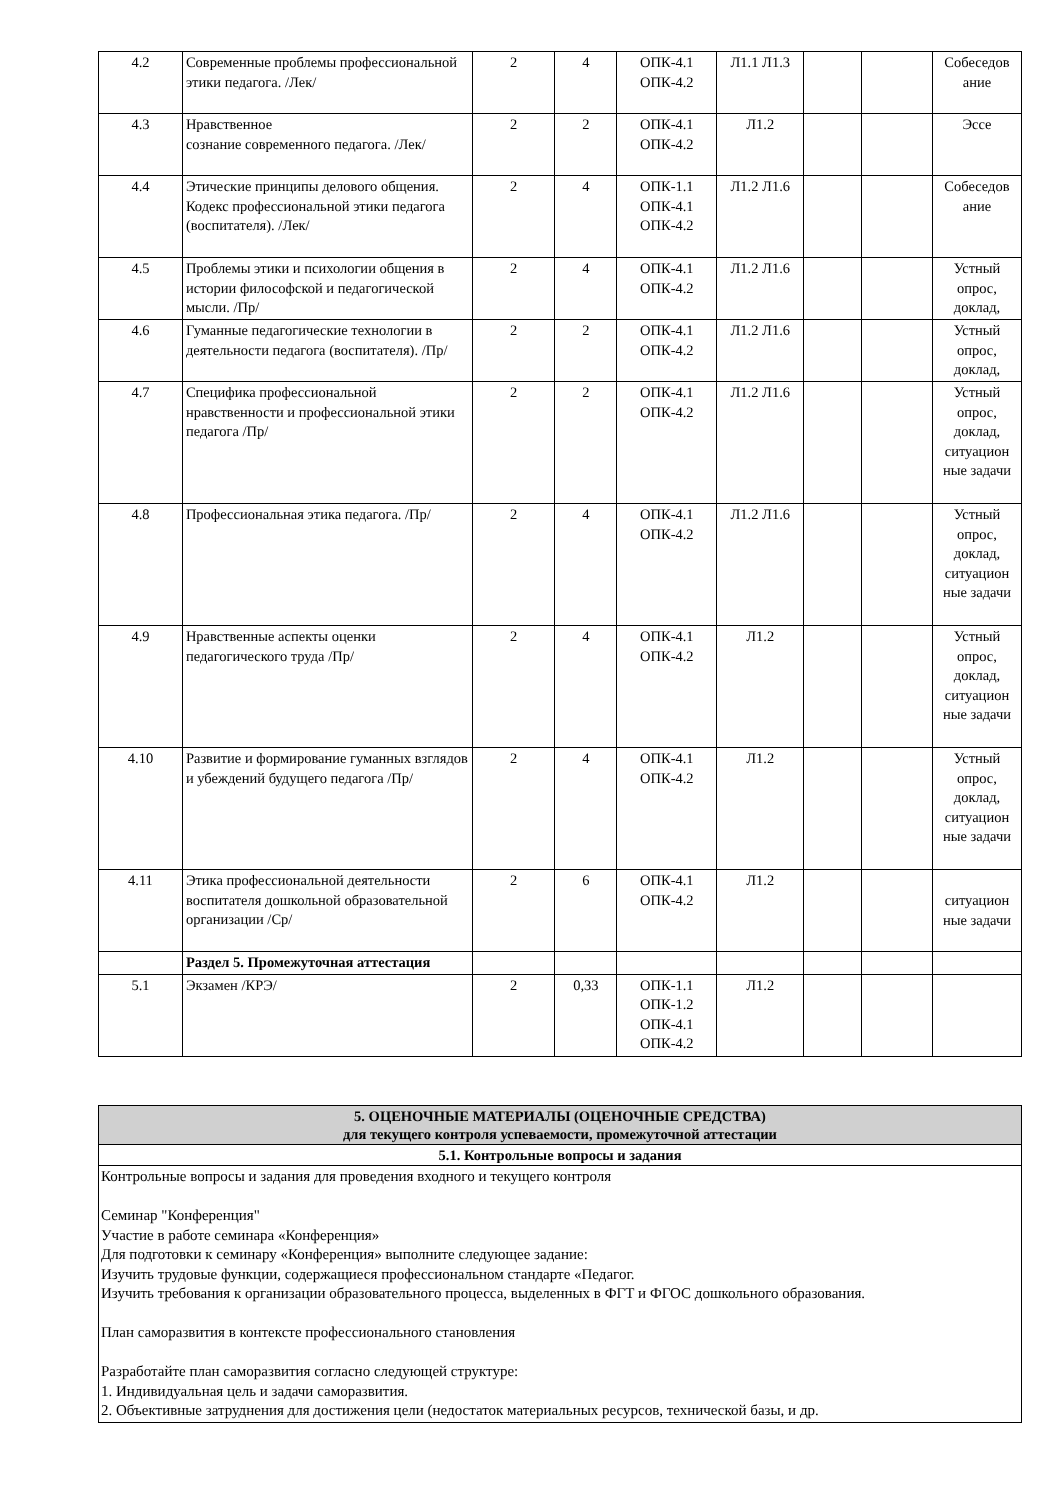| 4.2 | Современные проблемы профессиональной этики педагога. /Лек/ | 2 | 4 | ОПК-4.1 ОПК-4.2 | Л1.1 Л1.3 | | | Собеседов ание |
| 4.3 | Нравственное сознание современного педагога. /Лек/ | 2 | 2 | ОПК-4.1 ОПК-4.2 | Л1.2 | | | Эссе |
| 4.4 | Этические принципы делового общения. Кодекс профессиональной этики педагога (воспитателя). /Лек/ | 2 | 4 | ОПК-1.1 ОПК-4.1 ОПК-4.2 | Л1.2 Л1.6 | | | Собеседов ание |
| 4.5 | Проблемы этики и психологии общения в истории философской и педагогической мысли. /Пр/ | 2 | 4 | ОПК-4.1 ОПК-4.2 | Л1.2 Л1.6 | | | Устный опрос, доклад, |
| 4.6 | Гуманные педагогические технологии в деятельности педагога (воспитателя). /Пр/ | 2 | 2 | ОПК-4.1 ОПК-4.2 | Л1.2 Л1.6 | | | Устный опрос, доклад, |
| 4.7 | Специфика профессиональной нравственности и профессиональной этики педагога /Пр/ | 2 | 2 | ОПК-4.1 ОПК-4.2 | Л1.2 Л1.6 | | | Устный опрос, доклад, ситуацион ные задачи |
| 4.8 | Профессиональная этика педагога. /Пр/ | 2 | 4 | ОПК-4.1 ОПК-4.2 | Л1.2 Л1.6 | | | Устный опрос, доклад, ситуацион ные задачи |
| 4.9 | Нравственные аспекты оценки педагогического труда /Пр/ | 2 | 4 | ОПК-4.1 ОПК-4.2 | Л1.2 | | | Устный опрос, доклад, ситуацион ные задачи |
| 4.10 | Развитие и формирование гуманных взглядов и убеждений будущего педагога /Пр/ | 2 | 4 | ОПК-4.1 ОПК-4.2 | Л1.2 | | | Устный опрос, доклад, ситуацион ные задачи |
| 4.11 | Этика профессиональной деятельности воспитателя дошкольной образовательной организации /Ср/ | 2 | 6 | ОПК-4.1 ОПК-4.2 | Л1.2 | | | ситуацион ные задачи |
| | Раздел 5. Промежуточная аттестация | | | | | | | |
| 5.1 | Экзамен /КРЭ/ | 2 | 0,33 | ОПК-1.1 ОПК-1.2 ОПК-4.1 ОПК-4.2 | Л1.2 | | | |
| 5. ОЦЕНОЧНЫЕ МАТЕРИАЛЫ (ОЦЕНОЧНЫЕ СРЕДСТВА) для текущего контроля успеваемости, промежуточной аттестации |
| 5.1. Контрольные вопросы и задания |
| Контрольные вопросы и задания для проведения входного и текущего контроля Семинар "Конференция" Участие в работе семинара «Конференция» Для подготовки к семинару «Конференция» выполните следующее задание: Изучить трудовые функции, содержащиеся профессиональном стандарте «Педагог. Изучить требования к организации образовательного процесса, выделенных в ФГТ и ФГОС дошкольного образования. План саморазвития в контексте профессионального становления Разработайте план саморазвития согласно следующей структуре: 1. Индивидуальная цель и задачи саморазвития. 2. Объективные затруднения для достижения цели (недостаток материальных ресурсов, технической базы, и др. |